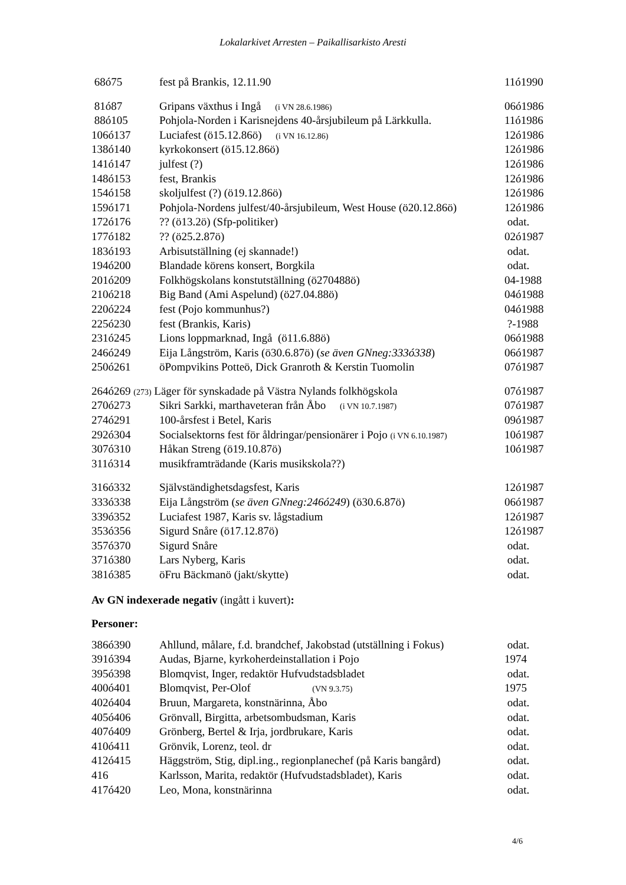Lokalarkivet Arresten – Paikallisarkisto Aresti
| 68ó75 | fest på Brankis, 12.11.90 | 11ó1990 |
| 81ó87 | Gripans växthus i Ingå (i VN 28.6.1986) | 06ó1986 |
| 88ó105 | Pohjola-Norden i Karisnejdens 40-årsjubileum på Lärkkulla. | 11ó1986 |
| 106ó137 | Luciafest (ö15.12.86ö) (i VN 16.12.86) | 12ó1986 |
| 138ó140 | kyrkokonsert (ö15.12.86ö) | 12ó1986 |
| 141ó147 | julfest (?) | 12ó1986 |
| 148ó153 | fest, Brankis | 12ó1986 |
| 154ó158 | skoljulfest (?) (ö19.12.86ö) | 12ó1986 |
| 159ó171 | Pohjola-Nordens julfest/40-årsjubileum, West House (ö20.12.86ö) | 12ó1986 |
| 172ó176 | ?? (ö13.2ö) (Sfp-politiker) | odat. |
| 177ó182 | ?? (ö25.2.87ö) | 02ó1987 |
| 183ó193 | Arbisutställning (ej skannade!) | odat. |
| 194ó200 | Blandade körens konsert, Borgkila | odat. |
| 201ó209 | Folkhögskolans konstutställning (ö270488ö) | 04-1988 |
| 210ó218 | Big Band (Ami Aspelund) (ö27.04.88ö) | 04ó1988 |
| 220ó224 | fest (Pojo kommunhus?) | 04ó1988 |
| 225ó230 | fest (Brankis, Karis) | ?-1988 |
| 231ó245 | Lions loppmarknad, Ingå (ö11.6.88ö) | 06ó1988 |
| 246ó249 | Eija Långström, Karis (ö30.6.87ö) ( se även GNneg:333ó338 ) | 06ó1987 |
| 250ó261 | öPompvikins Potteö, Dick Granroth & Kerstin Tuomolin | 07ó1987 |
| 264ó269 (273) Läger för synskadade på Västra Nylands folkhögskola | | 07ó1987 |
| 270ó273 | Sikri Sarkki, marthaveteran från Åbo (i VN 10.7.1987) | 07ó1987 |
| 274ó291 | 100-årsfest i Betel, Karis | 09ó1987 |
| 292ó304 | Socialsektorns fest för åldringar/pensionärer i Pojo (i VN 6.10.1987) | 10ó1987 |
| 307ó310 | Håkan Streng (ö19.10.87ö) | 10ó1987 |
| 311ó314 | musikframträdande (Karis musikskola??) | |
| 316ó332 | Självständighetsdagsfest, Karis | 12ó1987 |
| 333ó338 | Eija Långström ( se även GNneg:246ó249 ) (ö30.6.87ö) | 06ó1987 |
| 339ó352 | Luciafest 1987, Karis sv. lågstadium | 12ó1987 |
| 353ó356 | Sigurd Snåre (ö17.12.87ö) | 12ó1987 |
| 357ó370 | Sigurd Snåre | odat. |
| 371ó380 | Lars Nyberg, Karis | odat. |
| 381ó385 | öFru Bäckmanö (jakt/skytte) | odat. |
Av GN indexerade negativ (ingått i kuvert):
Personer:
| 386ó390 | Ahllund, målare, f.d. brandchef, Jakobstad (utställning i Fokus) | odat. |
| 391ó394 | Audas, Bjarne, kyrkoherdeinstallation i Pojo | 1974 |
| 395ó398 | Blomqvist, Inger, redaktör Hufvudstadsbladet | odat. |
| 400ó401 | Blomqvist, Per-Olof (VN 9.3.75) | 1975 |
| 402ó404 | Bruun, Margareta, konstnärinna, Åbo | odat. |
| 405ó406 | Grönvall, Birgitta, arbetsombudsman, Karis | odat. |
| 407ó409 | Grönberg, Bertel & Irja, jordbrukare, Karis | odat. |
| 410ó411 | Grönvik, Lorenz, teol. dr | odat. |
| 412ó415 | Häggström, Stig, dipl.ing., regionplanechef (på Karis bangård) | odat. |
| 416 | Karlsson, Marita, redaktör (Hufvudstadsbladet), Karis | odat. |
| 417ó420 | Leo, Mona, konstnärinna | odat. |
4/6